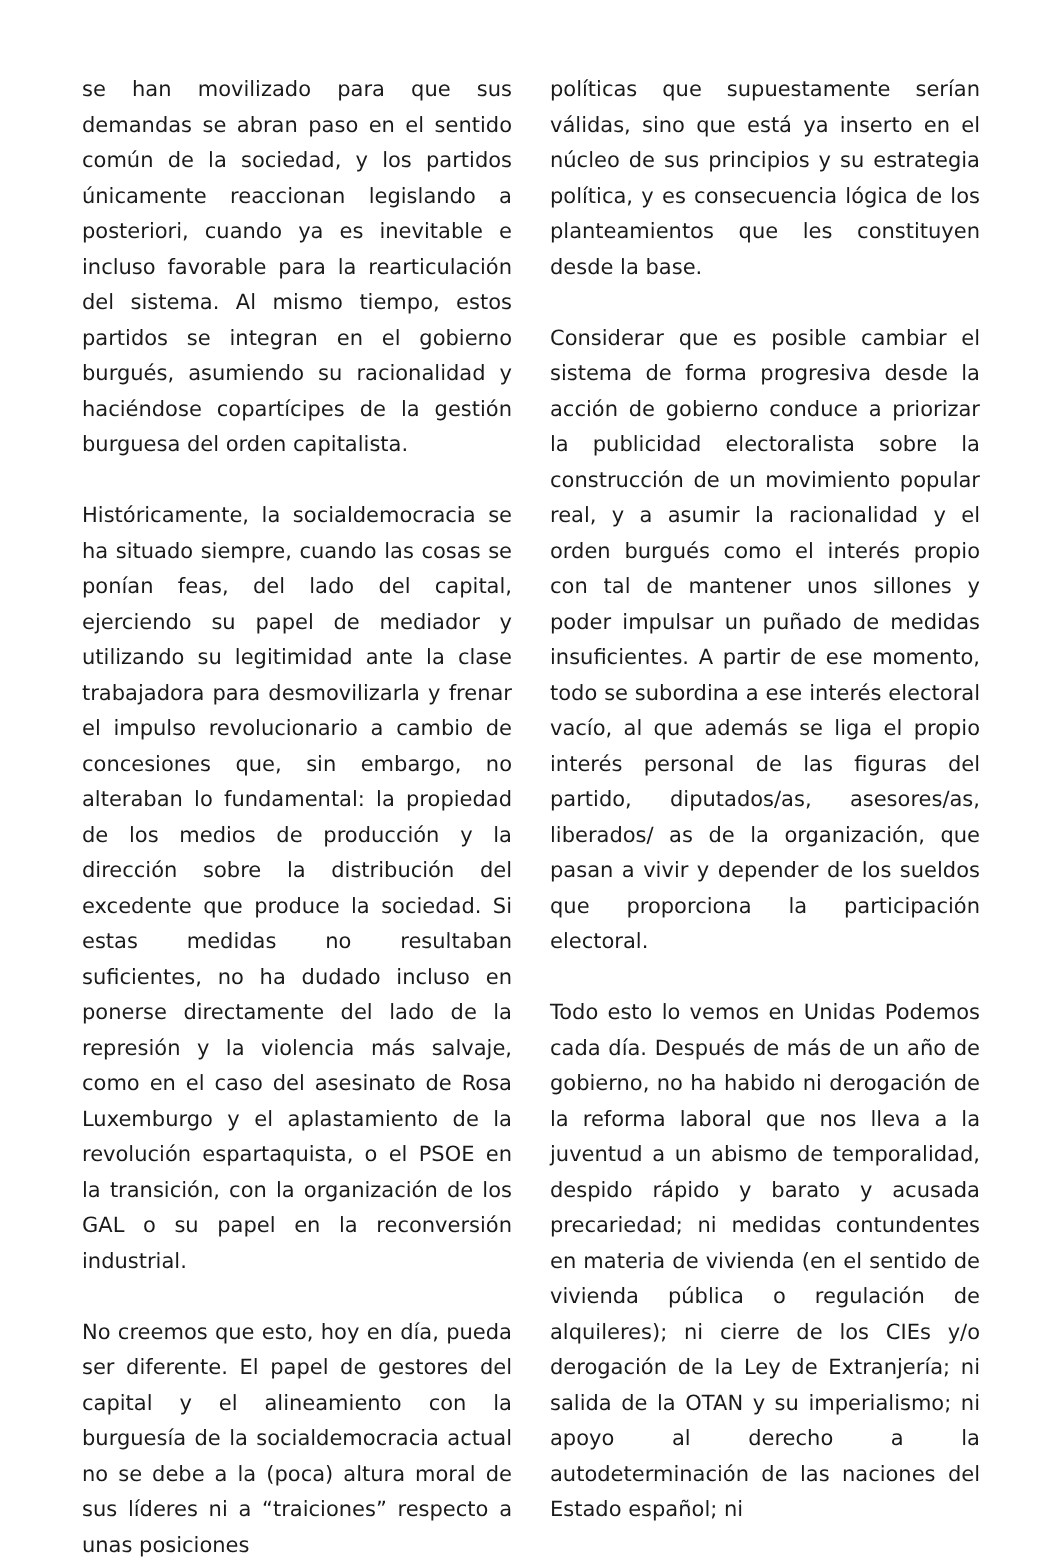se han movilizado para que sus demandas se abran paso en el sentido común de la sociedad, y los partidos únicamente reaccionan legislando a posteriori, cuando ya es inevitable e incluso favorable para la rearticulación del sistema. Al mismo tiempo, estos partidos se integran en el gobierno burgués, asumiendo su racionalidad y haciéndose copartícipes de la gestión burguesa del orden capitalista.
Históricamente, la socialdemocracia se ha situado siempre, cuando las cosas se ponían feas, del lado del capital, ejerciendo su papel de mediador y utilizando su legitimidad ante la clase trabajadora para desmovilizarla y frenar el impulso revolucionario a cambio de concesiones que, sin embargo, no alteraban lo fundamental: la propiedad de los medios de producción y la dirección sobre la distribución del excedente que produce la sociedad. Si estas medidas no resultaban suficientes, no ha dudado incluso en ponerse directamente del lado de la represión y la violencia más salvaje, como en el caso del asesinato de Rosa Luxemburgo y el aplastamiento de la revolución espartaquista, o el PSOE en la transición, con la organización de los GAL o su papel en la reconversión industrial.
No creemos que esto, hoy en día, pueda ser diferente. El papel de gestores del capital y el alineamiento con la burguesía de la socialdemocracia actual no se debe a la (poca) altura moral de sus líderes ni a “traiciones” respecto a unas posiciones
políticas que supuestamente serían válidas, sino que está ya inserto en el núcleo de sus principios y su estrategia política, y es consecuencia lógica de los planteamientos que les constituyen desde la base.
Considerar que es posible cambiar el sistema de forma progresiva desde la acción de gobierno conduce a priorizar la publicidad electoralista sobre la construcción de un movimiento popular real, y a asumir la racionalidad y el orden burgués como el interés propio con tal de mantener unos sillones y poder impulsar un puñado de medidas insuficientes. A partir de ese momento, todo se subordina a ese interés electoral vacío, al que además se liga el propio interés personal de las figuras del partido, diputados/as, asesores/as, liberados/ as de la organización, que pasan a vivir y depender de los sueldos que proporciona la participación electoral.
Todo esto lo vemos en Unidas Podemos cada día. Después de más de un año de gobierno, no ha habido ni derogación de la reforma laboral que nos lleva a la juventud a un abismo de temporalidad, despido rápido y barato y acusada precariedad; ni medidas contundentes en materia de vivienda (en el sentido de vivienda pública o regulación de alquileres); ni cierre de los CIEs y/o derogación de la Ley de Extranjería; ni salida de la OTAN y su imperialismo; ni apoyo al derecho a la autodeterminación de las naciones del Estado español; ni